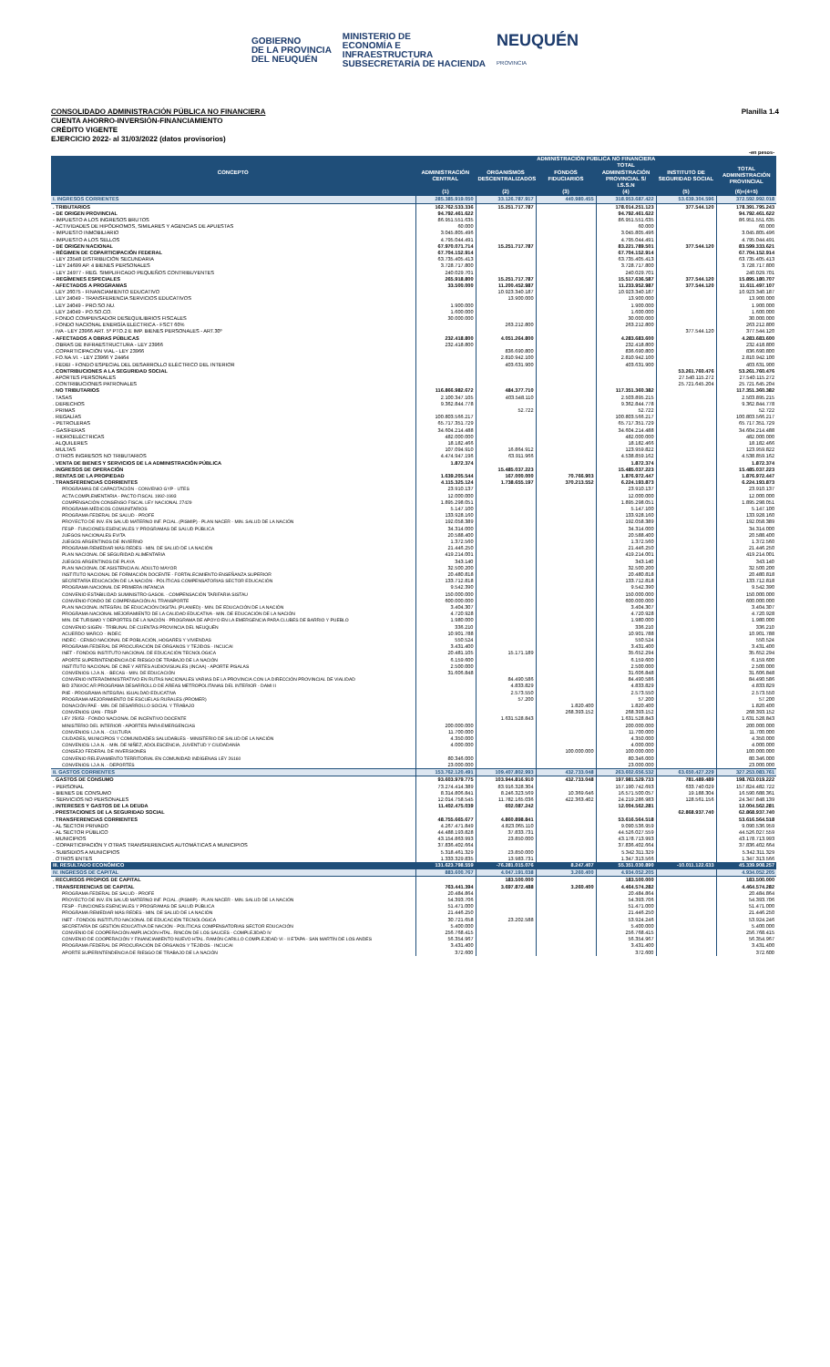GOBIERNO
DE LA PROVINCIA
DEL NEUQUÉN
MINISTERIO DE
ECONOMÍA E
INFRAESTRUCTURA
SUBSECRETARÍA DE HACIENDA
NEUQUÉN
PROVINCIA
CONSOLIDADO ADMINISTRACIÓN PÚBLICA NO FINANCIERA
CUENTA AHORRO-INVERSIÓN-FINANCIAMIENTO
CRÉDITO VIGENTE
EJERCICIO 2022- al 31/03/2022 (datos provisorios)
Planilla 1.4
| -en pesos- | | | | | | |
| CONCEPTO | ADMINISTRACIÓN PÚBLICA NO FINANCIERA | | | | | |
| | ADMINISTRACIÓN CENTRAL | ORGANISMOS DESCENTRALIZADOS | FONDOS FIDUCIARIOS | TOTAL ADMINISTRACIÓN PROVINCIAL S/ I.S.S.N | INSTITUTO DE SEGURIDAD SOCIAL | TOTAL ADMINISTRACIÓN PROVINCIAL |
| | (1) | (2) | (3) | (4) | (5) | (6)=(4+5) |
| I. INGRESOS CORRIENTES | 285.385.919.050 | 33.126.787.917 | 440.980.455 | 318.953.687.422 | 53.639.304.596 | 372.592.992.018 |
| . TRIBUTARIOS | 162.762.533.336 | 15.251.717.787 | | 178.014.251.123 | 377.544.120 | 178.391.795.243 |
| - DE ORIGEN PROVINCIAL | 94.792.461.622 | | | 94.792.461.622 | | 94.792.461.622 |
| - IMPUESTO A LOS INGRESOS BRUTOS | 86.951.551.635 | | | 86.951.551.635 | | 86.951.551.635 |
| - ACTIVIDADES DE HIPÓDROMOS, SIMILARES Y AGENCIAS DE APUESTAS | 60.000 | | | 60.000 | | 60.000 |
| - IMPUESTO INMOBILIARIO | 3.045.805.496 | | | 3.045.805.496 | | 3.045.805.496 |
| - IMPUESTO A LOS SELLOS | 4.795.044.491 | | | 4.795.044.491 | | 4.795.044.491 |
| - DE ORIGEN NACIONAL | 67.970.071.714 | 15.251.717.787 | | 83.221.789.501 | 377.544.120 | 83.599.333.621 |
| - RÉGIMEN DE COPARTICIPACIÓN FEDERAL | 67.704.152.914 | | | 67.704.152.914 | | 67.704.152.914 |
| - LEY 23548 DISTRIBUCIÓN SECUNDARIA | 63.735.405.413 | | | 63.735.405.413 | | 63.735.405.413 |
| - LEY 24699 AP. 4 BIENES PERSONALES | 3.728.717.800 | | | 3.728.717.800 | | 3.728.717.800 |
| - LEY 24977 - REG. SIMPLIFICADO PEQUEÑOS CONTRIBUYENTES | 240.029.701 | | | 240.029.701 | | 240.029.701 |
| - REGÍMENES ESPECIALES | 265.918.800 | 15.251.717.787 | | 15.517.636.587 | 377.544.120 | 15.895.180.707 |
| - AFECTADOS A PROGRAMAS | 33.500.000 | 11.200.452.987 | | 11.233.952.987 | 377.544.120 | 11.611.497.107 |
| . LEY 26075 - FINANCIAMIENTO EDUCATIVO | | 10.923.340.187 | | 10.923.340.187 | | 10.923.340.187 |
| . LEY 24049 - TRANSFERENCIA SERVICIOS EDUCATIVOS | | 13.900.000 | | 13.900.000 | | 13.900.000 |
| . LEY 24049 - PRO.SO.NU. | 1.900.000 | | | 1.900.000 | | 1.900.000 |
| . LEY 24049 - PO.SO.CO. | 1.600.000 | | | 1.600.000 | | 1.600.000 |
| . FONDO COMPENSADOR DESEQUILIBRIOS FISCALES | 30.000.000 | | | 30.000.000 | | 30.000.000 |
| . FONDO NACIONAL ENERGÍA ELÉCTRICA - FSCT 60% | | 263.212.800 | | 263.212.800 | | 263.212.800 |
| . IVA - LEY 23966 ART. 5º PTO.2 E IMP. BIENES PERSONALES - ART.30º | | | | | 377.544.120 | 377.544.120 |
| - AFECTADOS A OBRAS PÚBLICAS | 232.418.800 | 4.051.264.800 | | 4.283.683.600 | | 4.283.683.600 |
| . OBRAS DE INFRAESTRUCTURA - LEY 23966 | 232.418.800 | | | 232.418.800 | | 232.418.800 |
| . COPARTICIPACIÓN VIAL - LEY 23966 | | 836.690.800 | | 836.690.800 | | 836.690.800 |
| . FO.NA.VI. - LEY 23966 Y 24464 | | 2.810.942.100 | | 2.810.942.100 | | 2.810.942.100 |
| . FEDEI - FONDO ESPECIAL DEL DESARROLLO ELÉCTRICO DEL INTERIOR | | 403.631.900 | | 403.631.900 | | 403.631.900 |
| . CONTRIBUCIONES A LA SEGURIDAD SOCIAL | | | | | 53.261.760.476 | 53.261.760.476 |
| . APORTES PERSONALES | | | | | 27.540.115.272 | 27.540.115.272 |
| . CONTRIBUCIONES PATRONALES | | | | | 25.721.645.204 | 25.721.645.204 |
| . NO TRIBUTARIOS | 116.866.982.672 | 484.377.710 | | 117.351.360.382 | | 117.351.360.382 |
| . TASAS | 2.100.347.105 | 403.548.110 | | 2.503.895.215 | | 2.503.895.215 |
| . DERECHOS | 9.362.844.778 | | | 9.362.844.778 | | 9.362.844.778 |
| . PRIMAS | | 52.722 | | 52.722 | | 52.722 |
| . REGALÍAS | 100.803.566.217 | | | 100.803.566.217 | | 100.803.566.217 |
| - PETROLERAS | 65.717.351.729 | | | 65.717.351.729 | | 65.717.351.729 |
| - GASÍFERAS | 34.604.214.488 | | | 34.604.214.488 | | 34.604.214.488 |
| - HIDROELÉCTRICAS | 482.000.000 | | | 482.000.000 | | 482.000.000 |
| . ALQUILERES | 18.182.466 | | | 18.182.466 | | 18.182.466 |
| . MULTAS | 107.094.910 | 16.864.912 | | 123.959.822 | | 123.959.822 |
| . OTROS INGRESOS NO TRIBUTARIOS | 4.474.947.196 | 63.911.966 | | 4.538.859.162 | | 4.538.859.162 |
| . VENTA DE BIENES Y SERVICIOS DE LA ADMINISTRACIÓN PÚBLICA | 1.872.374 | | | 1.872.374 | | 1.872.374 |
| . INGRESOS DE OPERACIÓN | | 15.485.037.223 | | 15.485.037.223 | | 15.485.037.223 |
| . RENTAS DE LA PROPIEDAD | 1.639.205.544 | 167.000.000 | 70.766.903 | 1.876.972.447 | | 1.876.972.447 |
| . TRANSFERENCIAS CORRIENTES | 4.115.325.124 | 1.738.655.197 | 370.213.552 | 6.224.193.873 | | 6.224.193.873 |
| PROGRAMAS DE CAPACITACIÓN - CONVENIO GYP - UTES | 23.910.137 | | | 23.910.137 | | 23.910.137 |
| ACTA COMPLEMENTARIA - PACTO FISCAL 1992-1993 | 12.000.000 | | | 12.000.000 | | 12.000.000 |
| COMPENSACIÓN CONSENSO FISCAL LEY NACIONAL 27429 | 1.895.298.051 | | | 1.895.298.051 | | 1.895.298.051 |
| PROGRAMA MÉDICOS COMUNITARIOS | 5.147.100 | | | 5.147.100 | | 5.147.100 |
| PROGRAMA FEDERAL DE SALUD - PROFE | 133.928.160 | | | 133.928.160 | | 133.928.160 |
| PROYECTO DE INV. EN SALUD MATERNO INF. PCIAL. (PISMIP) - PLAN NACER - MIN. SALUD DE LA NACIÓN | 192.058.389 | | | 192.058.389 | | 192.058.389 |
| FESP - FUNCIONES ESENCIALES Y PROGRAMAS DE SALUD PÚBLICA | 34.314.000 | | | 34.314.000 | | 34.314.000 |
| JUEGOS NACIONALES EVITA | 20.588.400 | | | 20.588.400 | | 20.588.400 |
| JUEGOS ARGENTINOS DE INVIERNO | 1.372.560 | | | 1.372.560 | | 1.372.560 |
| PROGRAMA REMEDIAR MÁS REDES - MIN. DE SALUD DE LA NACIÓN | 21.446.250 | | | 21.446.250 | | 21.446.250 |
| PLAN NACIONAL DE SEGURIDAD ALIMENTARIA | 419.214.001 | | | 419.214.001 | | 419.214.001 |
| JUEGOS ARGENTINOS DE PLAYA | 343.140 | | | 343.140 | | 343.140 |
| PLAN NACIONAL DE ASISTENCIA AL ADULTO MAYOR | 32.500.200 | | | 32.500.200 | | 32.500.200 |
| INSTITUTO NACIONAL DE FORMACIÓN DOCENTE - FORTALECIMIENTO ENSEÑANZA SUPERIOR | 20.480.818 | | | 20.480.818 | | 20.480.818 |
| SECRETARÍA EDUCACIÓN DE LA NACIÓN - POLÍTICAS COMPENSATORIAS SECTOR EDUCACIÓN | 133.712.818 | | | 133.712.818 | | 133.712.818 |
| PROGRAMA NACIONAL DE PRIMERA INFANCIA | 9.542.390 | | | 9.542.390 | | 9.542.390 |
| CONVENIO ESTABILIDAD SUMINISTRO GASOIL - COMPENSACIÓN TARIFARIA SISTAU | 150.000.000 | | | 150.000.000 | | 150.000.000 |
| CONVENIO FONDO DE COMPENSACIÓN AL TRANSPORTE | 600.000.000 | | | 600.000.000 | | 600.000.000 |
| PLAN NACIONAL INTEGRAL DE EDUCACIÓN DIGITAL (PLANIED) - MIN. DE EDUCACIÓN DE LA NACIÓN | 3.404.307 | | | 3.404.307 | | 3.404.307 |
| PROGRAMA NACIONAL MEJORAMIENTO DE LA CALIDAD EDUCATIVA - MIN. DE EDUCACIÓN DE LA NACIÓN | 4.720.928 | | | 4.720.928 | | 4.720.928 |
| MIN. DE TURISMO Y DEPORTES DE LA NACIÓN - PROGRAMA DE APOYO EN LA EMERGENCIA PARA CLUBES DE BARRIO Y PUEBLO | 1.980.000 | | | 1.980.000 | | 1.980.000 |
| CONVENIO SIGEN - TRIBUNAL DE CUENTAS PROVINCIA DEL NEUQUÉN | 336.210 | | | 336.210 | | 336.210 |
| ACUERDO MARCO - INDEC | 10.901.788 | | | 10.901.788 | | 10.901.788 |
| INDEC - CENSO NACIONAL DE POBLACIÓN, HOGARES Y VIVIENDAS | 550.524 | | | 550.524 | | 550.524 |
| PROGRAMA FEDERAL DE PROCURACIÓN DE ÓRGANOS Y TEJIDOS - INCUCAI | 3.431.400 | | | 3.431.400 | | 3.431.400 |
| INET - FONDOS INSTITUTO NACIONAL DE EDUCACIÓN TECNOLÓGICA | 20.481.105 | 15.171.189 | | 35.652.294 | | 35.652.294 |
| APORTE SUPERINTENDENCIA DE RIESGO DE TRABAJO DE LA NACIÓN | 6.159.600 | | | 6.159.600 | | 6.159.600 |
| INSTITUTO NACIONAL DE CINE Y ARTES AUDIOVISUALES (INCAA) - APORTE P/SALAS | 2.500.000 | | | 2.500.000 | | 2.500.000 |
| CONVENIOS I.J.A.N. - BECAS - MIN. DE EDUCACIÓN | 31.606.848 | | | 31.606.848 | | 31.606.848 |
| CONVENIO INTERADMINISTRATIVO EN RUTAS NACIONALES VARIAS DE LA PROVINCIA CON LA DIRECCIÓN PROVINCIAL DE VIALIDAD | | 84.490.586 | | 84.490.586 | | 84.490.586 |
| BID 3780/OC AR PROGRAMA DESARROLLO DE ÁREAS METROPOLITANAS DEL INTERIOR - DAMI II | | 4.833.829 | | 4.833.829 | | 4.833.829 |
| PIIE - PROGRAMA INTEGRAL IGUALDAD EDUCATIVA | | 2.573.550 | | 2.573.550 | | 2.573.550 |
| PROGRAMA MEJORAMIENTO DE ESCUELAS RURALES (PROMER) | | 57.200 | | 57.200 | | 57.200 |
| DONACIÓN PAE - MIN. DE DESARROLLO SOCIAL Y TRABAJO | | | 1.820.400 | 1.820.400 | | 1.820.400 |
| CONVENIOS IJAN - FRSP | | | 268.393.152 | 268.393.152 | | 268.393.152 |
| LEY 25053 - FONDO NACIONAL DE INCENTIVO DOCENTE | | 1.631.528.843 | | 1.631.528.843 | | 1.631.528.843 |
| MINISTERIO DEL INTERIOR - APORTES PARA EMERGENCIAS | 200.000.000 | | | 200.000.000 | | 200.000.000 |
| CONVENIOS I.J.A.N. - CULTURA | 11.700.000 | | | 11.700.000 | | 11.700.000 |
| CIUDADES, MUNICIPIOS Y COMUNIDADES SALUDABLES - MINISTERIO DE SALUD DE LA NACIÓN | 4.350.000 | | | 4.350.000 | | 4.350.000 |
| CONVENIOS I.J.A.N. - MIN. DE NIÑEZ, ADOLESCENCIA, JUVENTUD Y CIUDADANÍA | 4.000.000 | | | 4.000.000 | | 4.000.000 |
| CONSEJO FEDERAL DE INVERSIONES | | | 100.000.000 | 100.000.000 | | 100.000.000 |
| CONVENIO RELEVAMIENTO TERRITORIAL EN COMUNIDAD INDÍGENAS LEY 26160 | 80.346.000 | | | 80.346.000 | | 80.346.000 |
| CONVENIOS I.J.A.N. - DEPORTES | 23.000.000 | | | 23.000.000 | | 23.000.000 |
| II. GASTOS CORRIENTES | 153.762.120.491 | 109.407.802.993 | 432.733.048 | 263.602.656.532 | 63.650.427.229 | 327.253.083.761 |
| . GASTOS DE CONSUMO | 93.603.979.775 | 103.944.816.910 | 432.733.048 | 197.981.529.733 | 781.489.489 | 198.763.019.222 |
| - PERSONAL | 73.274.414.389 | 83.916.328.304 | | 157.190.742.693 | 633.740.029 | 157.824.482.722 |
| - BIENES DE CONSUMO | 8.314.806.841 | 8.246.323.569 | 10.369.646 | 16.571.500.057 | 19.188.304 | 16.590.688.361 |
| - SERVICIOS NO PERSONALES | 12.014.758.545 | 11.782.165.036 | 422.363.402 | 24.219.286.983 | 128.561.156 | 24.347.848.139 |
| . INTERESES Y GASTOS DE LA DEUDA | 11.402.475.039 | 602.087.242 | | 12.004.562.281 | | 12.004.562.281 |
| . PRESTACIONES DE LA SEGURIDAD SOCIAL | | | | | 62.868.937.740 | 62.868.937.740 |
| . TRANSFERENCIAS CORRIENTES | 48.755.665.677 | 4.860.898.841 | | 53.616.564.518 | | 53.616.564.518 |
| - AL SECTOR PRIVADO | 4.267.471.849 | 4.823.065.110 | | 9.090.536.959 | | 9.090.536.959 |
| - AL SECTOR PÚBLICO | 44.488.193.828 | 37.833.731 | | 44.526.027.559 | | 44.526.027.559 |
| . MUNICIPIOS | 43.154.863.993 | 23.850.000 | | 43.178.713.993 | | 43.178.713.993 |
| - COPARTICIPACIÓN Y OTRAS TRANSFERENCIAS AUTOMÁTICAS A MUNICIPIOS | 37.836.402.664 | | | 37.836.402.664 | | 37.836.402.664 |
| - SUBSIDIOS A MUNICIPIOS | 5.318.461.329 | 23.850.000 | | 5.342.311.329 | | 5.342.311.329 |
| . OTROS ENTES | 1.333.329.835 | 13.983.731 | | 1.347.313.566 | | 1.347.313.566 |
| III. RESULTADO ECONÓMICO | 131.623.798.559 | -76.281.015.076 | 8.247.407 | 55.351.030.890 | -10.011.122.633 | 45.339.908.257 |
| IV. INGRESOS DE CAPITAL | 883.600.767 | 4.047.191.038 | 3.260.400 | 4.934.052.205 | | 4.934.052.205 |
| . RECURSOS PROPIOS DE CAPITAL | | 183.500.000 | | 183.500.000 | | 183.500.000 |
| . TRANSFERENCIAS DE CAPITAL | 763.441.394 | 3.697.872.488 | 3.260.400 | 4.464.574.282 | | 4.464.574.282 |
| PROGRAMA FEDERAL DE SALUD - PROFE | 20.484.864 | | | 20.484.864 | | 20.484.864 |
| PROYECTO DE INV. EN SALUD MATERNO INF. PCIAL. (PISMIP) - PLAN NACER - MIN. SALUD DE LA NACIÓN | 54.393.706 | | | 54.393.706 | | 54.393.706 |
| FESP - FUNCIONES ESENCIALES Y PROGRAMAS DE SALUD PÚBLICA | 51.471.000 | | | 51.471.000 | | 51.471.000 |
| PROGRAMA REMEDIAR MÁS REDES - MIN. DE SALUD DE LA NACIÓN | 21.446.250 | | | 21.446.250 | | 21.446.250 |
| INET - FONDOS INSTITUTO NACIONAL DE EDUCACIÓN TECNOLÓGICA | 30.721.658 | 23.202.588 | | 53.924.246 | | 53.924.246 |
| SECRETARÍA DE GESTIÓN EDUCATIVA DE NACIÓN - POLÍTICAS COMPENSATORIAS SECTOR EDUCACIÓN | 5.400.000 | | | 5.400.000 | | 5.400.000 |
| CONVENIO DE COOPERACIÓN AMPLIACIÓN HTAL. RINCÓN DE LOS SAUCES - COMPLEJIDAD IV | 256.768.415 | | | 256.768.415 | | 256.768.415 |
| CONVENIO DE COOPERACIÓN Y FINANCIAMIENTO NUEVO HTAL. RAMÓN CARILLO COMPLEJIDAD VI - II ETAPA - SAN MARTÍN DE LOS ANDES | 56.354.967 | | | 56.354.967 | | 56.354.967 |
| PROGRAMA FEDERAL DE PROCURACIÓN DE ÓRGANOS Y TEJIDOS - INCUCAI | 3.431.400 | | | 3.431.400 | | 3.431.400 |
| APORTE SUPERINTENDENCIA DE RIESGO DE TRABAJO DE LA NACIÓN | 372.600 | | | 372.600 | | 372.600 |